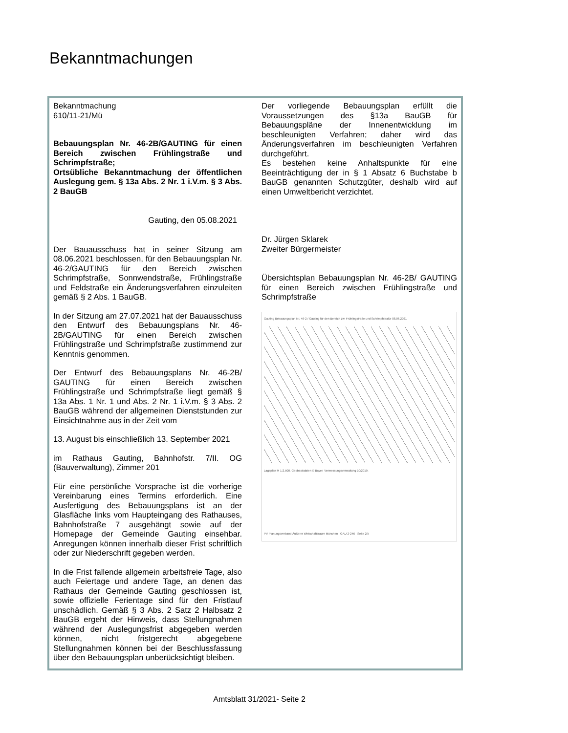Bekanntmachungen
Bekanntmachung
610/11-21/Mü
Bebauungsplan Nr. 46-2B/GAUTING für einen Bereich zwischen Frühlingstraße und Schrimpfstraße;
Ortsübliche Bekanntmachung der öffentlichen Auslegung gem. § 13a Abs. 2 Nr. 1 i.V.m. § 3 Abs. 2 BauGB
Gauting, den 05.08.2021
Der Bauausschuss hat in seiner Sitzung am 08.06.2021 beschlossen, für den Bebauungsplan Nr. 46-2/GAUTING für den Bereich zwischen Schrimpfstraße, Sonnwendstraße, Frühlingstraße und Feldstraße ein Änderungsverfahren einzuleiten gemäß § 2 Abs. 1 BauGB.
In der Sitzung am 27.07.2021 hat der Bauausschuss den Entwurf des Bebauungsplans Nr. 46-2B/GAUTING für einen Bereich zwischen Frühlingstraße und Schrimpfstraße zustimmend zur Kenntnis genommen.
Der Entwurf des Bebauungsplans Nr. 46-2B/ GAUTING für einen Bereich zwischen Frühlingstraße und Schrimpfstraße liegt gemäß § 13a Abs. 1 Nr. 1 und Abs. 2 Nr. 1 i.V.m. § 3 Abs. 2 BauGB während der allgemeinen Dienststunden zur Einsichtnahme aus in der Zeit vom
13. August bis einschließlich 13. September 2021
im Rathaus Gauting, Bahnhofstr. 7/II. OG (Bauverwaltung), Zimmer 201
Für eine persönliche Vorsprache ist die vorherige Vereinbarung eines Termins erforderlich. Eine Ausfertigung des Bebauungsplans ist an der Glasfläche links vom Haupteingang des Rathauses, Bahnhofstraße 7 ausgehängt sowie auf der Homepage der Gemeinde Gauting einsehbar. Anregungen können innerhalb dieser Frist schriftlich oder zur Niederschrift gegeben werden.
In die Frist fallende allgemein arbeitsfreie Tage, also auch Feiertage und andere Tage, an denen das Rathaus der Gemeinde Gauting geschlossen ist, sowie offizielle Ferientage sind für den Fristlauf unschädlich. Gemäß § 3 Abs. 2 Satz 2 Halbsatz 2 BauGB ergeht der Hinweis, dass Stellungnahmen während der Auslegungsfrist abgegeben werden können, nicht fristgerecht abgegebene Stellungnahmen können bei der Beschlussfassung über den Bebauungsplan unberücksichtigt bleiben.
Der vorliegende Bebauungsplan erfüllt die Voraussetzungen des §13a BauGB für Bebauungspläne der Innenentwicklung im beschleunigten Verfahren; daher wird das Änderungsverfahren im beschleunigten Verfahren durchgeführt.
Es bestehen keine Anhaltspunkte für eine Beeinträchtigung der in § 1 Absatz 6 Buchstabe b BauGB genannten Schutzgüter, deshalb wird auf einen Umweltbericht verzichtet.
Dr. Jürgen Sklarek
Zweiter Bürgermeister
Übersichtsplan Bebauungsplan Nr. 46-2B/ GAUTING für einen Bereich zwischen Frühlingstraße und Schrimpfstraße
Gauting Bebauungsplan Nr. 46-2 / Gauting für den Bereich zw. Frühlingstraße und Schrimpfstraße 08.06.2021
Lageplan M 1:2.500. Geobasisdaten © Bayer. Vermessungsverwaltung 10/2019.
PV Planungsverband Äußerer Wirtschaftsraum München GAU 2-246 Seite 2/5
Amtsblatt 31/2021- Seite 2